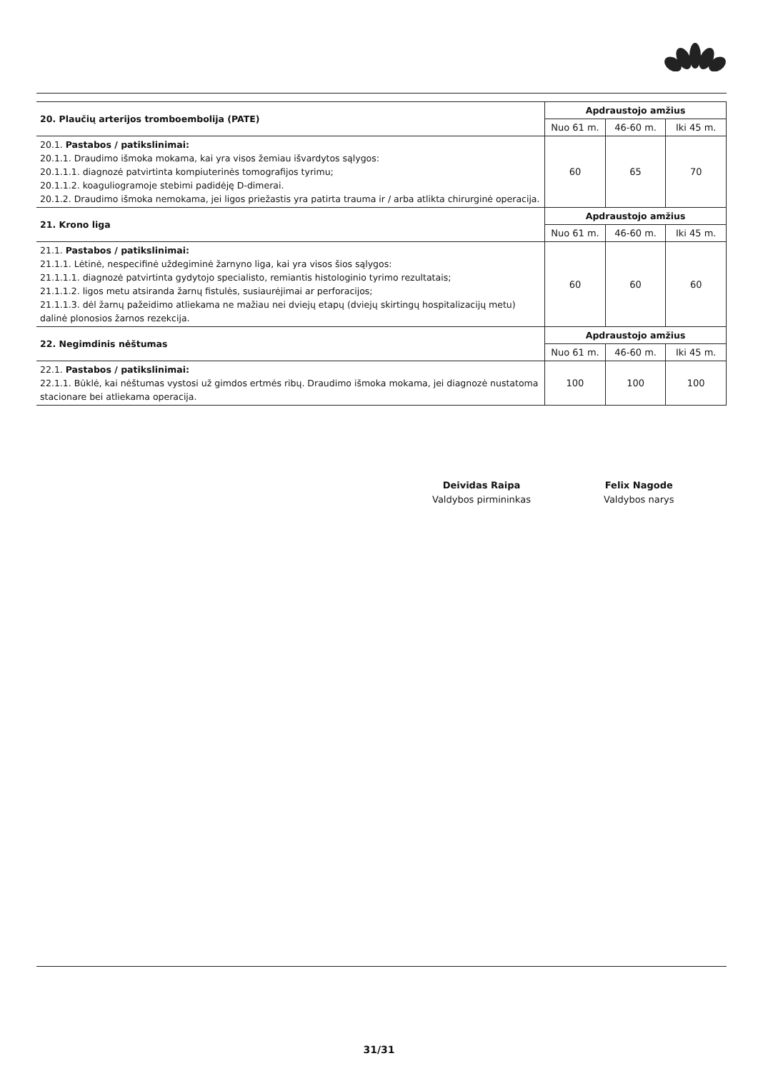| 20. Plaučių arterijos tromboembolija (PATE) | Apdraustojo amžius | | |
| | Nuo 61 m. | 46-60 m. | Iki 45 m. |
| 20.1. Pastabos / patikslinimai: 20.1.1. Draudimo išmoka mokama, kai yra visos žemiau išvardytos sąlygos: 20.1.1.1. diagnozė patvirtinta kompiuterinės tomografijos tyrimu; 20.1.1.2. koaguliogramoje stebimi padidėję D-dimerai. 20.1.2. Draudimo išmoka nemokama, jei ligos priežastis yra patirta trauma ir / arba atlikta chirurginė operacija. | 60 | 65 | 70 |
| 21. Krono liga | Apdraustojo amžius | | |
| | Nuo 61 m. | 46-60 m. | Iki 45 m. |
| 21.1. Pastabos / patikslinimai: 21.1.1. Lėtinė, nespecifinė uždegiminė žarnyno liga, kai yra visos šios sąlygos: 21.1.1.1. diagnozė patvirtinta gydytojo specialisto, remiantis histologinio tyrimo rezultatais; 21.1.1.2. ligos metu atsiranda žarnų fistulės, susiaurėjimai ar perforacijos; 21.1.1.3. dėl žarnų pažeidimo atliekama ne mažiau nei dviejų etapų (dviejų skirtingų hospitalizacijų metu) dalinė plonosios žarnos rezekcija. | 60 | 60 | 60 |
| 22. Negimdinis nėštumas | Apdraustojo amžius | | |
| | Nuo 61 m. | 46-60 m. | Iki 45 m. |
| 22.1. Pastabos / patikslinimai: 22.1.1. Būklė, kai nėštumas vystosi už gimdos ertmės ribų. Draudimo išmoka mokama, jei diagnozė nustatoma stacionare bei atliekama operacija. | 100 | 100 | 100 |
Deividas Raipa
Valdybos pirmininkas
Felix Nagode
Valdybos narys
31/31